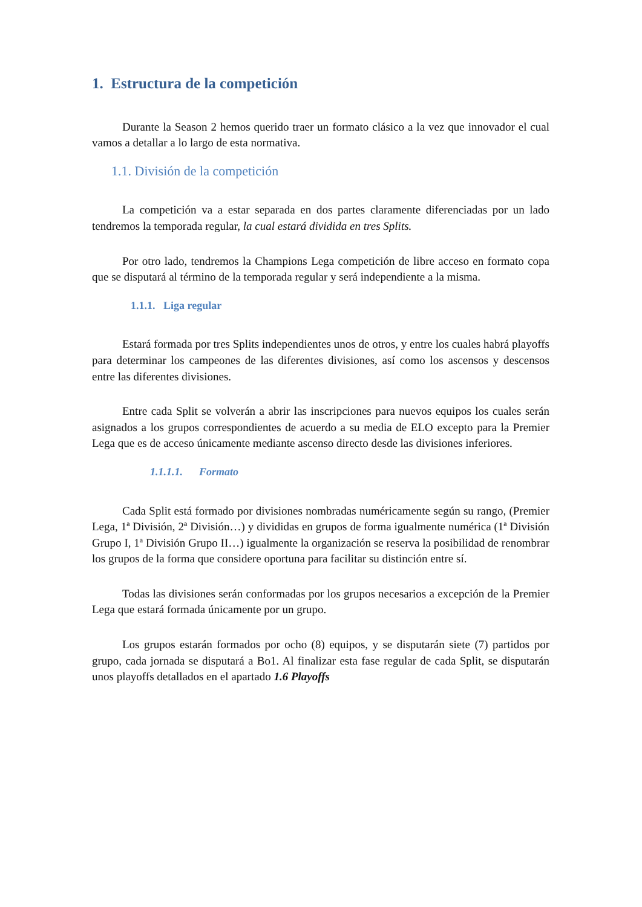1. Estructura de la competición
Durante la Season 2 hemos querido traer un formato clásico a la vez que innovador el cual vamos a detallar a lo largo de esta normativa.
1.1. División de la competición
La competición va a estar separada en dos partes claramente diferenciadas por un lado tendremos la temporada regular, la cual estará dividida en tres Splits.
Por otro lado, tendremos la Champions Lega competición de libre acceso en formato copa que se disputará al término de la temporada regular y será independiente a la misma.
1.1.1. Liga regular
Estará formada por tres Splits independientes unos de otros, y entre los cuales habrá playoffs para determinar los campeones de las diferentes divisiones, así como los ascensos y descensos entre las diferentes divisiones.
Entre cada Split se volverán a abrir las inscripciones para nuevos equipos los cuales serán asignados a los grupos correspondientes de acuerdo a su media de ELO excepto para la Premier Lega que es de acceso únicamente mediante ascenso directo desde las divisiones inferiores.
1.1.1.1. Formato
Cada Split está formado por divisiones nombradas numéricamente según su rango, (Premier Lega, 1ª División, 2ª División…) y divididas en grupos de forma igualmente numérica (1ª División Grupo I, 1ª División Grupo II…) igualmente la organización se reserva la posibilidad de renombrar los grupos de la forma que considere oportuna para facilitar su distinción entre sí.
Todas las divisiones serán conformadas por los grupos necesarios a excepción de la Premier Lega que estará formada únicamente por un grupo.
Los grupos estarán formados por ocho (8) equipos, y se disputarán siete (7) partidos por grupo, cada jornada se disputará a Bo1. Al finalizar esta fase regular de cada Split, se disputarán unos playoffs detallados en el apartado 1.6 Playoffs